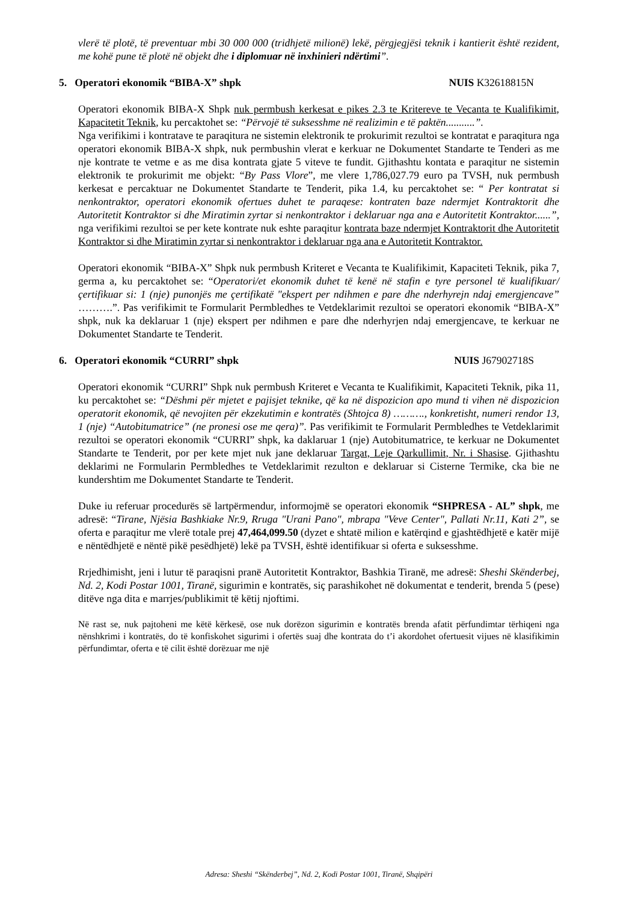vlerë të plotë, të preventuar mbi 30 000 000 (tridhjetë milionë) lekë, përgjegjësi teknik i kantierit është rezident, me kohë pune të plotë në objekt dhe i diplomuar në inxhinieri ndërtimi”.
5. Operatori ekonomik “BIBA-X” shpk NUIS K32618815N
Operatori ekonomik BIBA-X Shpk nuk permbush kerkesat e pikes 2.3 te Kritereve te Vecanta te Kualifikimit, Kapacitetit Teknik, ku percaktohet se: “Përvojë të suksesshme në realizimin e të paktën...........”.
Nga verifikimi i kontratave te paraqitura ne sistemin elektronik te prokurimit rezultoi se kontratat e paraqitura nga operatori ekonomik BIBA-X shpk, nuk permbushin vlerat e kerkuar ne Dokumentet Standarte te Tenderi as me nje kontrate te vetme e as me disa kontrata gjate 5 viteve te fundit. Gjithashtu kontata e paraqitur ne sistemin elektronik te prokurimit me objekt: “By Pass Vlore”, me vlere 1,786,027.79 euro pa TVSH, nuk permbush kerkesat e percaktuar ne Dokumentet Standarte te Tenderit, pika 1.4, ku percaktohet se: “ Per kontratat si nenkontraktor, operatori ekonomik ofertues duhet te paraqese: kontraten baze ndermjet Kontraktorit dhe Autoritetit Kontraktor si dhe Miratimin zyrtar si nenkontraktor i deklaruar nga ana e Autoritetit Kontraktor......”, nga verifikimi rezultoi se per kete kontrate nuk eshte paraqitur kontrata baze ndermjet Kontraktorit dhe Autoritetit Kontraktor si dhe Miratimin zyrtar si nenkontraktor i deklaruar nga ana e Autoritetit Kontraktor.
Operatori ekonomik “BIBA-X” Shpk nuk permbush Kriteret e Vecanta te Kualifikimit, Kapaciteti Teknik, pika 7, germa a, ku percaktohet se: “Operatori/et ekonomik duhet të kenë në stafin e tyre personel të kualifikuar/çertifikuar si: 1 (nje) punonjës me çertifikatë "ekspert per ndihmen e pare dhe nderhyrejn ndaj emergjencave” ……….”. Pas verifikimit te Formularit Permbledhes te Vetdeklarimit rezultoi se operatori ekonomik “BIBA-X” shpk, nuk ka deklaruar 1 (nje) ekspert per ndihmen e pare dhe nderhyrjen ndaj emergjencave, te kerkuar ne Dokumentet Standarte te Tenderit.
6. Operatori ekonomik “CURRI” shpk NUIS J67902718S
Operatori ekonomik “CURRI” Shpk nuk permbush Kriteret e Vecanta te Kualifikimit, Kapaciteti Teknik, pika 11, ku percaktohet se: “Dëshmi për mjetet e pajisjet teknike, që ka në dispozicion apo mund ti vihen në dispozicion operatorit ekonomik, që nevojiten për ekzekutimin e kontratës (Shtojca 8) ………., konkretisht, numeri rendor 13, 1 (nje) “Autobitumatrice” (ne pronesi ose me qera)”. Pas verifikimit te Formularit Permbledhes te Vetdeklarimit rezultoi se operatori ekonomik “CURRI” shpk, ka daklaruar 1 (nje) Autobitumatrice, te kerkuar ne Dokumentet Standarte te Tenderit, por per kete mjet nuk jane deklaruar Targat, Leje Qarkullimit, Nr. i Shasise. Gjithashtu deklarimi ne Formularin Permbledhes te Vetdeklarimit rezulton e deklaruar si Cisterne Termike, cka bie ne kundershtim me Dokumentet Standarte te Tenderit.
Duke iu referuar procedurës së lartpërmendur, informojmë se operatori ekonomik “SHPRESA - AL” shpk, me adresë: “Tirane, Njësia Bashkiake Nr.9, Rruga "Urani Pano", mbrapa "Veve Center", Pallati Nr.11, Kati 2”, se oferta e paraqitur me vlerë totale prej 47,464,099.50 (dyzet e shtatë milion e katërqind e gjashtëdhjetë e katër mijë e nëntëdhjetë e nëntë pikë pesëdhjetë) lekë pa TVSH, është identifikuar si oferta e suksesshme.
Rrjedhimisht, jeni i lutur të paraqisni pranë Autoritetit Kontraktor, Bashkia Tiranë, me adresë: Sheshi Skënderbej, Nd. 2, Kodi Postar 1001, Tiranë, sigurimin e kontratës, siç parashikohet në dokumentat e tenderit, brenda 5 (pese) ditëve nga dita e marrjes/publikimit të këtij njoftimi.
Në rast se, nuk pajtoheni me këtë kërkesë, ose nuk dorëzon sigurimin e kontratës brenda afatit përfundimtar tërhiqeni nga nënshkrimi i kontratës, do të konfiskohet sigurimi i ofertës suaj dhe kontrata do t’i akordohet ofertuesit vijues në klasifikimin përfundimtar, oferta e të cilit është dorëzuar me një
Adresa: Sheshi “Skënderbej”, Nd. 2, Kodi Postar 1001, Tiranë, Shqipëri